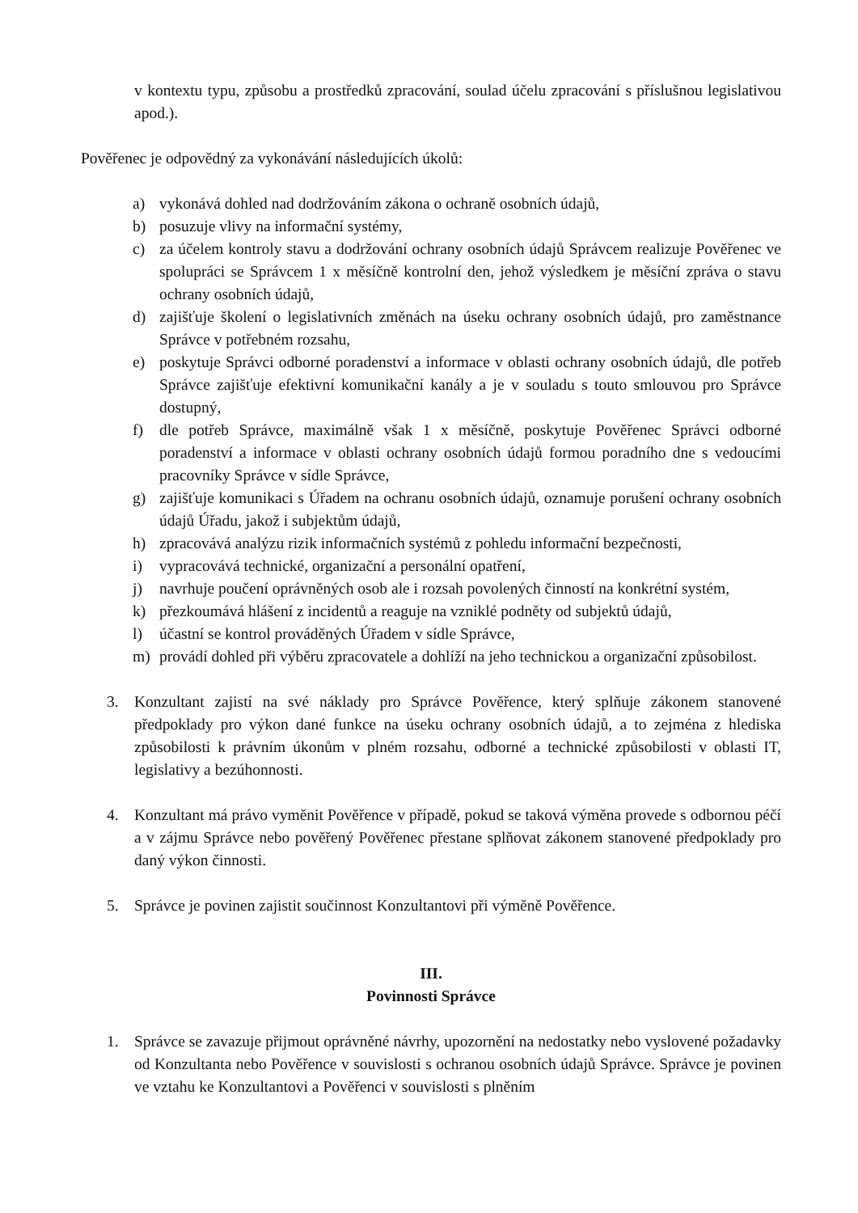v kontextu typu, způsobu a prostředků zpracování, soulad účelu zpracování s příslušnou legislativou apod.).
Pověřenec je odpovědný za vykonávání následujících úkolů:
a) vykonává dohled nad dodržováním zákona o ochraně osobních údajů,
b) posuzuje vlivy na informační systémy,
c) za účelem kontroly stavu a dodržování ochrany osobních údajů Správcem realizuje Pověřenec ve spolupráci se Správcem 1 x měsíčně kontrolní den, jehož výsledkem je měsíční zpráva o stavu ochrany osobních údajů,
d) zajišťuje školení o legislativních změnách na úseku ochrany osobních údajů, pro zaměstnance Správce v potřebném rozsahu,
e) poskytuje Správci odborné poradenství a informace v oblasti ochrany osobních údajů, dle potřeb Správce zajišťuje efektivní komunikační kanály a je v souladu s touto smlouvou pro Správce dostupný,
f) dle potřeb Správce, maximálně však 1 x měsíčně, poskytuje Pověřenec Správci odborné poradenství a informace v oblasti ochrany osobních údajů formou poradního dne s vedoucími pracovníky Správce v sídle Správce,
g) zajišťuje komunikaci s Úřadem na ochranu osobních údajů, oznamuje porušení ochrany osobních údajů Úřadu, jakož i subjektům údajů,
h) zpracovává analýzu rizik informačních systémů z pohledu informační bezpečnosti,
i) vypracovává technické, organizační a personální opatření,
j) navrhuje poučení oprávněných osob ale i rozsah povolených činností na konkrétní systém,
k) přezkoumává hlášení z incidentů a reaguje na vzniklé podněty od subjektů údajů,
l) účastní se kontrol prováděných Úřadem v sídle Správce,
m) provádí dohled při výběru zpracovatele a dohlíží na jeho technickou a organizační způsobilost.
3. Konzultant zajistí na své náklady pro Správce Pověřence, který splňuje zákonem stanovené předpoklady pro výkon dané funkce na úseku ochrany osobních údajů, a to zejména z hlediska způsobilosti k právním úkonům v plném rozsahu, odborné a technické způsobilosti v oblasti IT, legislativy a bezúhonnosti.
4. Konzultant má právo vyměnit Pověřence v případě, pokud se taková výměna provede s odbornou péčí a v zájmu Správce nebo pověřený Pověřenec přestane splňovat zákonem stanovené předpoklady pro daný výkon činnosti.
5. Správce je povinen zajistit součinnost Konzultantovi při výměně Pověřence.
III.
Povinnosti Správce
1. Správce se zavazuje přijmout oprávněné návrhy, upozornění na nedostatky nebo vyslovené požadavky od Konzultanta nebo Pověřence v souvislosti s ochranou osobních údajů Správce. Správce je povinen ve vztahu ke Konzultantovi a Pověřenci v souvislosti s plněním